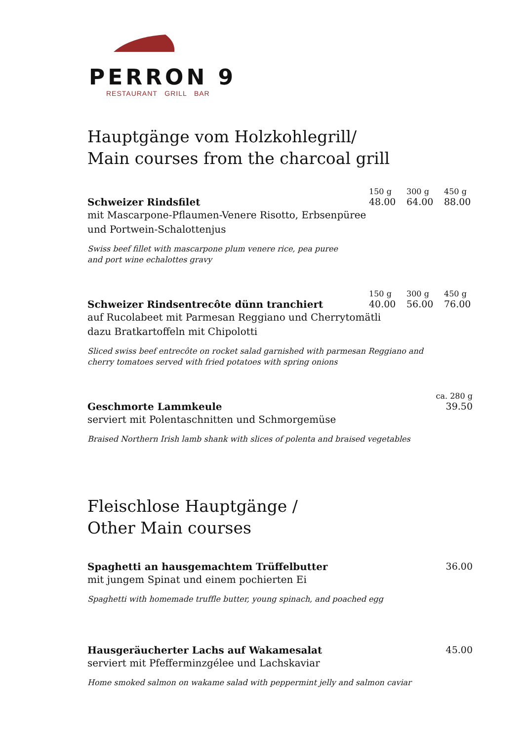PERRON 9
RESTAURANT GRILL BAR
Hauptgänge vom Holzkohlegrill/
Main courses from the charcoal grill
150 g 300 g 450 g
Schweizer Rindsfilet 48.00 64.00 88.00
mit Mascarpone-Pflaumen-Venere Risotto, Erbsenpüree
und Portwein-Schalottenjus
Swiss beef fillet with mascarpone plum venere rice, pea puree
and port wine echalottes gravy
150 g 300 g 450 g
Schweizer Rindsentrecôte dünn tranchiert
40.00 56.00 76.00
auf Rucolabeet mit Parmesan Reggiano und Cherrytomätli
dazu Bratkartoffeln mit Chipolotti
Sliced swiss beef entrecôte on rocket salad garnished with parmesan Reggiano and
cherry tomatoes served with fried potatoes with spring onions
ca. 280 g
Geschmorte Lammkeule 39.50
serviert mit Polentaschnitten und Schmorgemüse
Braised Northern Irish lamb shank with slices of polenta and braised vegetables
Fleischlose Hauptgänge /
Other Main courses
Spaghetti an hausgemachtem Trüffelbutter 36.00
mit jungem Spinat und einem pochierten Ei
Spaghetti with homemade truffle butter, young spinach, and poached egg
Hausgeräucherter Lachs auf Wakamesalat 45.00
serviert mit Pfefferminzgélee und Lachskaviar
Home smoked salmon on wakame salad with peppermint jelly and salmon caviar